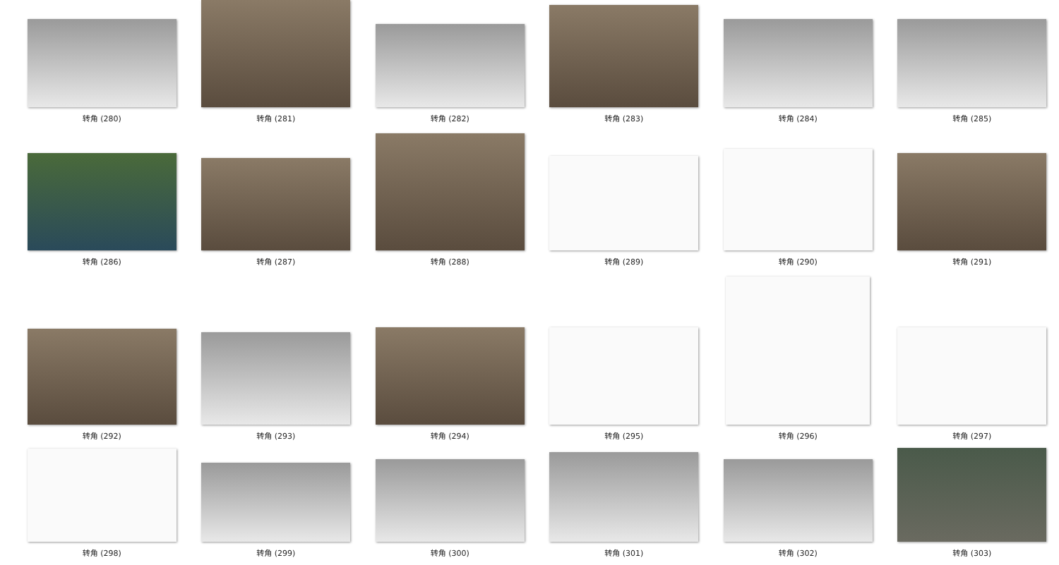转角 (280)
转角 (281)
转角 (282)
转角 (283)
转角 (284)
转角 (285)
转角 (286)
转角 (287)
转角 (288)
转角 (289)
转角 (290)
转角 (291)
转角 (292)
转角 (293)
转角 (294)
转角 (295)
转角 (296)
转角 (297)
转角 (298)
转角 (299)
转角 (300)
转角 (301)
转角 (302)
转角 (303)